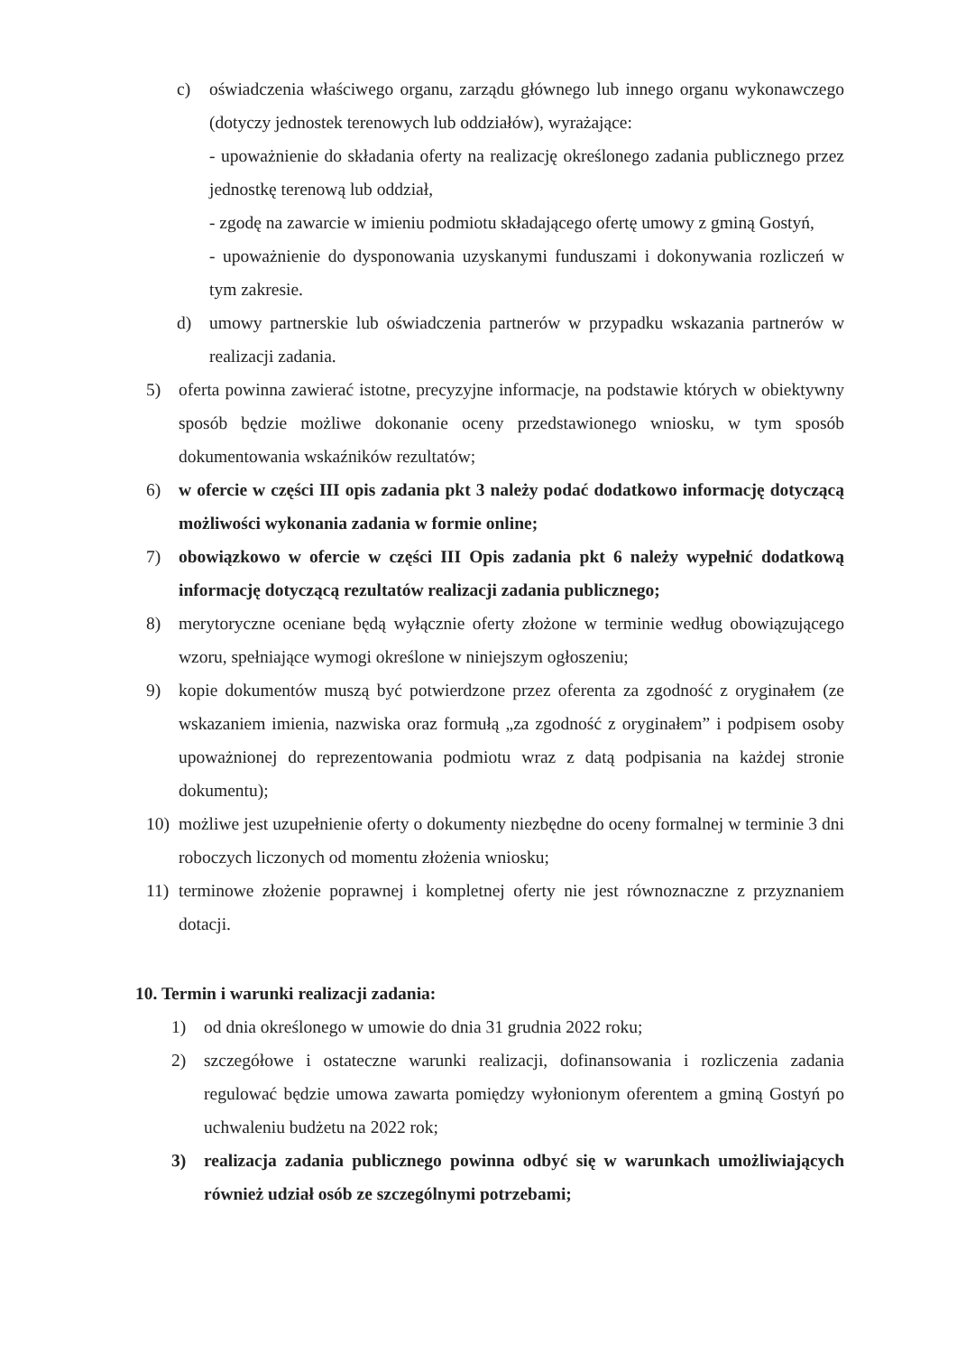c) oświadczenia właściwego organu, zarządu głównego lub innego organu wykonawczego (dotyczy jednostek terenowych lub oddziałów), wyrażające:
- upoważnienie do składania oferty na realizację określonego zadania publicznego przez jednostkę terenową lub oddział,
- zgodę na zawarcie w imieniu podmiotu składającego ofertę umowy z gminą Gostyń,
- upoważnienie do dysponowania uzyskanymi funduszami i dokonywania rozliczeń w tym zakresie.
d) umowy partnerskie lub oświadczenia partnerów w przypadku wskazania partnerów w realizacji zadania.
5) oferta powinna zawierać istotne, precyzyjne informacje, na podstawie których w obiektywny sposób będzie możliwe dokonanie oceny przedstawionego wniosku, w tym sposób dokumentowania wskaźników rezultatów;
6) w ofercie w części III opis zadania pkt 3 należy podać dodatkowo informację dotyczącą możliwości wykonania zadania w formie online;
7) obowiązkowo w ofercie w części III Opis zadania pkt 6 należy wypełnić dodatkową informację dotyczącą rezultatów realizacji zadania publicznego;
8) merytoryczne oceniane będą wyłącznie oferty złożone w terminie według obowiązującego wzoru, spełniające wymogi określone w niniejszym ogłoszeniu;
9) kopie dokumentów muszą być potwierdzone przez oferenta za zgodność z oryginałem (ze wskazaniem imienia, nazwiska oraz formułą „za zgodność z oryginałem” i podpisem osoby upoważnionej do reprezentowania podmiotu wraz z datą podpisania na każdej stronie dokumentu);
10) możliwe jest uzupełnienie oferty o dokumenty niezbędne do oceny formalnej w terminie 3 dni roboczych liczonych od momentu złożenia wniosku;
11) terminowe złożenie poprawnej i kompletnej oferty nie jest równoznaczne z przyznaniem dotacji.
10. Termin i warunki realizacji zadania:
1) od dnia określonego w umowie do dnia 31 grudnia 2022 roku;
2) szczegółowe i ostateczne warunki realizacji, dofinansowania i rozliczenia zadania regulować będzie umowa zawarta pomiędzy wyłonionym oferentem a gminą Gostyń po uchwaleniu budżetu na 2022 rok;
3) realizacja zadania publicznego powinna odbyć się w warunkach umożliwiających również udział osób ze szczególnymi potrzebami;